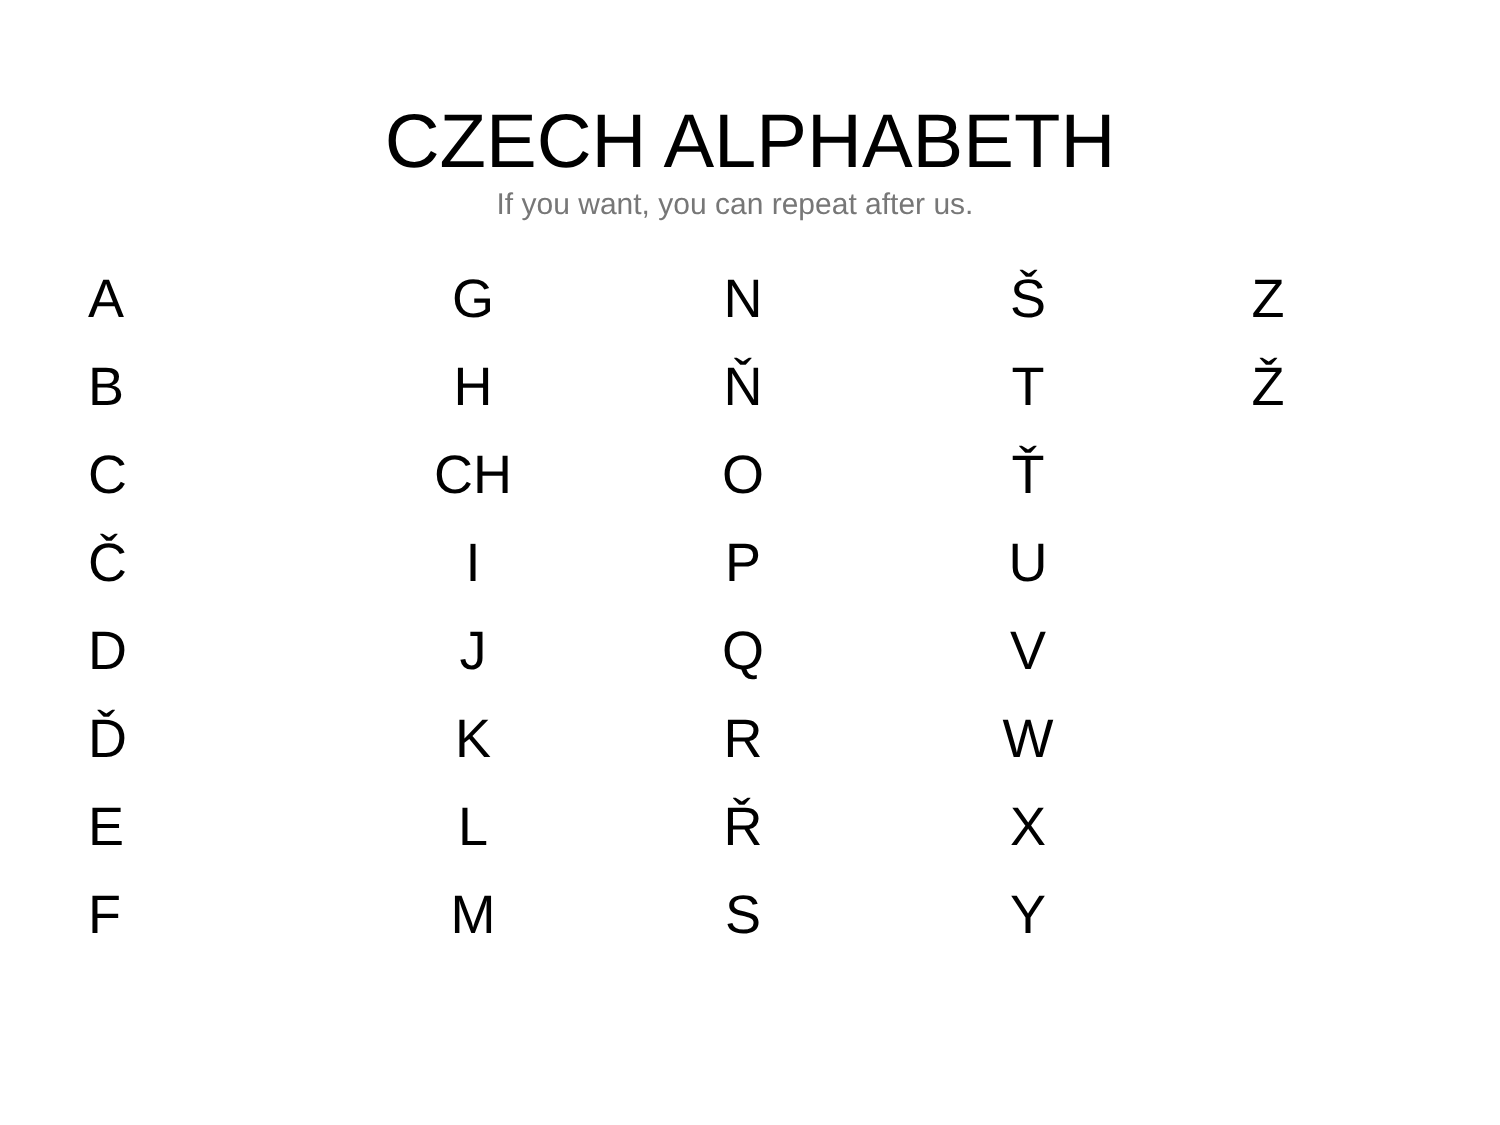CZECH ALPHABETH
If you want, you can repeat after us.
| A | G | N | Š | Z |
| B | H | Ň | T | Ž |
| C | CH | O | Ť | |
| Č | I | P | U | |
| D | J | Q | V | |
| Ď | K | R | W | |
| E | L | Ř | X | |
| F | M | S | Y | |